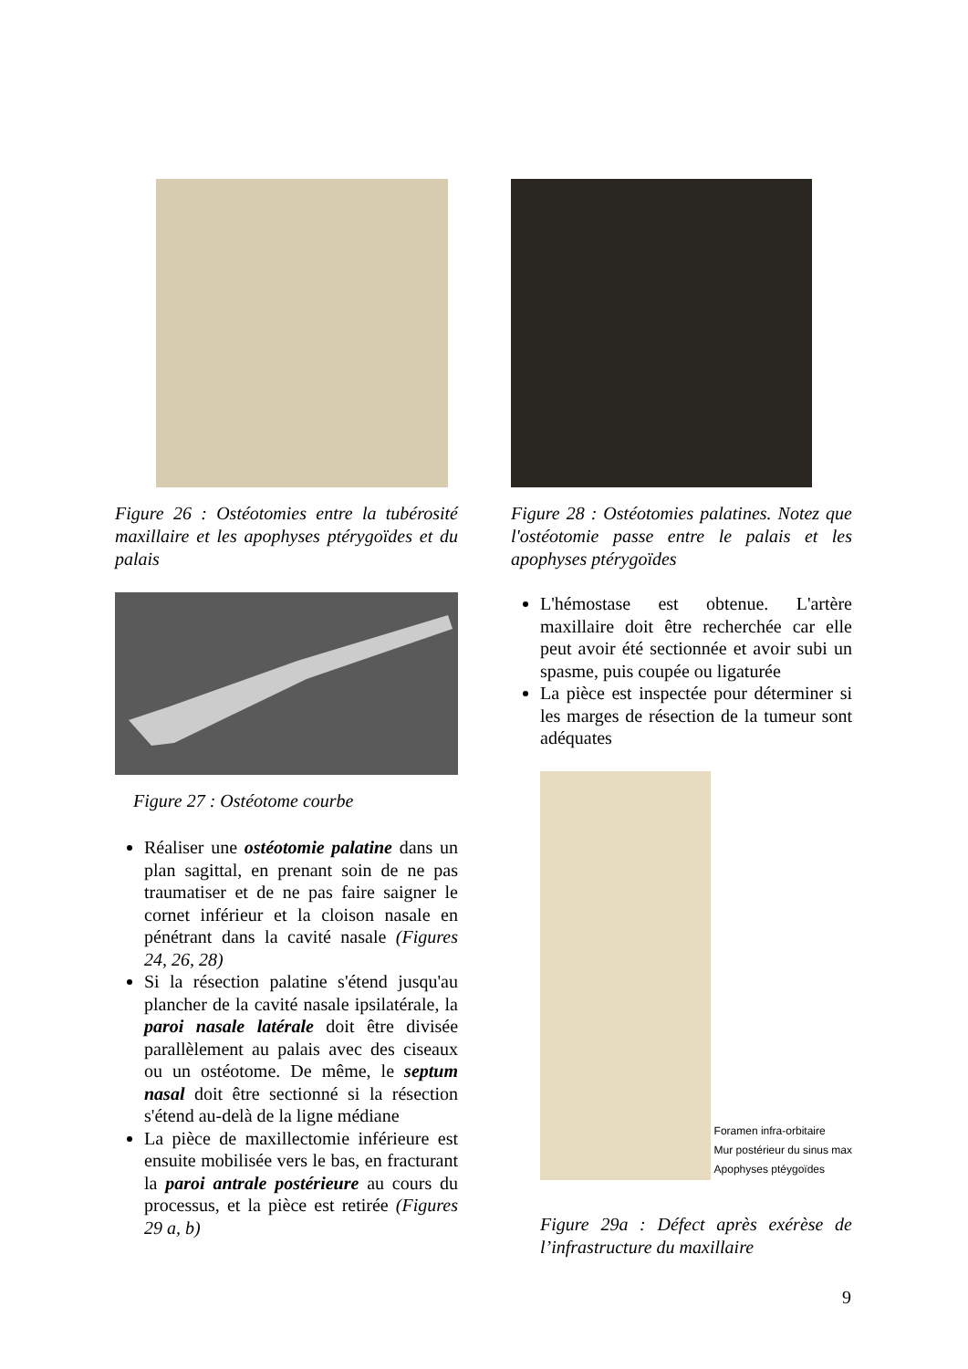Figure 26 : Ostéotomies entre la tubérosité maxillaire et les apophyses ptérygoïdes et du palais
Figure 27 : Ostéotome courbe
Réaliser une ostéotomie palatine dans un plan sagittal, en prenant soin de ne pas traumatiser et de ne pas faire saigner le cornet inférieur et la cloison nasale en pénétrant dans la cavité nasale (Figures 24, 26, 28)
Si la résection palatine s'étend jusqu'au plancher de la cavité nasale ipsilatérale, la paroi nasale latérale doit être divisée parallèlement au palais avec des ciseaux ou un ostéotome. De même, le septum nasal doit être sectionné si la résection s'étend au-delà de la ligne médiane
La pièce de maxillectomie inférieure est ensuite mobilisée vers le bas, en fracturant la paroi antrale postérieure au cours du processus, et la pièce est retirée (Figures 29 a, b)
Figure 28 : Ostéotomies palatines. Notez que l'ostéotomie passe entre le palais et les apophyses ptérygoïdes
L'hémostase est obtenue. L'artère maxillaire doit être recherchée car elle peut avoir été sectionnée et avoir subi un spasme, puis coupée ou ligaturée
La pièce est inspectée pour déterminer si les marges de résection de la tumeur sont adéquates
Foramen infra-orbitaire
Mur postérieur du sinus max
Apophyses ptéygoïdes
Figure 29a : Défect après exérèse de l’infrastructure du maxillaire
9